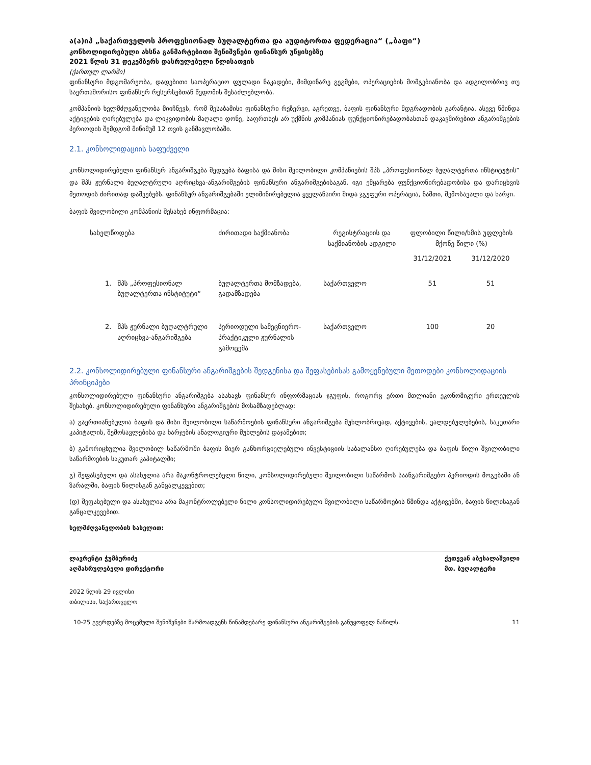ა(ა)იპ „საქართველოს პროფესიონალ ბუღალტერთა და აუდიტორთა ფედერაცია“ („ბაფი“)
კონსოლიდირებული ახსნა განმარტებითი შენიშვნები ფინანსურ უწყისებზე
2021 წლის 31 დეკემბერს დასრულებული წლისათვის
(ქართულ ლარში)
ფინანსური მდგომარეობა, დადებითი საოპერაციო ფულადი ნაკადები, მიმდინარე გეგმები, ოპერაციების მომგებიანობა და ადგილობრივ თუ საერთაშორისო ფინანსურ რესურსებთან წვდომის შესაძლებლობა.
კომპანიის ხელმძღვანელობა მიიჩნევს, რომ შესაბამისი ფინანსური რეზერვი, აგრეთვე, ბაფის ფინანსური მდგრადობის გარანტია, ასევე წმინდა აქტივების ღირებულება და ლიკვიდობის მაღალი დონე, საფრთხეს არ უქმნის კომპანიას ფუნქციონირებადობასთან დაკავშირებით ანგარიშგების პერიოდის შემდგომ მინიმუმ 12 თვის განმავლობაში.
2.1. კონსოლიდაციის საფუძველი
კონსოლიდირებული ფინანსურ ანგარიშგება შედგება ბაფისა და მისი შვილობილი კომპანიების შპს „პროფესიონალ ბუღალტერთა ინსტიტუტის“ და შპს ჟურნალი ბუღალტრული აღრიცხვა-ანგარიშგების ფინანსური ანგარიშგებისაგან. იგი ემყარება ფუნქციონირებადობისა და დარიცხვის მეთოდის ძირითად დაშვებებს. ფინანსურ ანგარიშგებაში ელიმინირებულია ყველანაირი შიდა ჯგუფური ოპერაცია, ნაშთი, შემოსავალი და ხარჯი.
ბაფის შვილობილი კომპანიის შესახებ ინფორმაცია:
| სახელწოდება | | ძირითადი საქმიანობა | რეგისტრაციის და საქმიანობის ადგილი | ფლობილი წილი/ხმის უფლების მქონე წილი (%) | |
| --- | --- | --- | --- | --- | --- |
| | | | | 31/12/2021 | 31/12/2020 |
| 1. | შპს „პროფესიონალ ბუღალტერთა ინსტიტუტი“ | ბუღალტერთა მომზადება, გადამზადება | საქართველო | 51 | 51 |
| 2. | შპს ჟურნალი ბუღალტრული აღრიცხვა-ანგარიშგება | პერიოდული სამეცნიერო-პრაქტიკული ჟურნალის გამოცემა | საქართველო | 100 | 20 |
2.2. კონსოლიდირებული ფინანსური ანგარიშგების შედგენისა და შეფასებისას გამოყენებული მეთოდები კონსოლიდაციის პრინციპები
კონსოლიდირებული ფინანსური ანგარიშგება ასახავს ფინანსურ ინფორმაციას ჯგუფის, როგორც ერთი მთლიანი ეკონომიკური ერთეულის შესახებ. კონსოლიდირებული ფინანსური ანგარიშგების მოსამზადებლად:
ა) გაერთიანებულია ბაფის და მისი შვილობილი საწარმოების ფინანსური ანგარიშგება მუხლობრივად, აქტივების, ვალდებულებების, საკუთარი კაპიტალის, შემოსავლებისა და ხარჯების ანალოგიური მუხლების დაჯამებით;
ბ) გამორიცხულია შვილობილ საწარმოში ბაფის მიერ განხორციელებული ინვესტიციის საბალანსო ღირებულება და ბაფის წილი შვილობილი საწარმოების საკუთარ კაპიტალში;
გ) შეფასებული და ასახულია არა მაკონტროლებელი წილი, კონსოლიდირებული შვილობილი საწარმოს საანგარიშგებო პერიოდის მოგებაში ან ზარალში, ბაფის წილისგან განცალკევებით;
(დ) შეფასებული და ასახულია არა მაკონტროლებელი წილი კონსოლიდირებული შვილობილი საწარმოების წმინდა აქტივებში, ბაფის წილისაგან განცალკევებით.
ხელმძღვანელობის სახელით:
ლავრენტი ჭუმბურიძე
აღმასრულებელი დირექტორი
ქეთევან აბესალაშვილი
მთ. ბუღალტერი
2022 წლის 29 ივლისი
თბილისი, საქართველო
10-25 გვერდებზე მოცემული შენიშვნები წარმოადგენს წინამდებარე ფინანსური ანგარიშგების განუყოფელ ნაწილს. 11